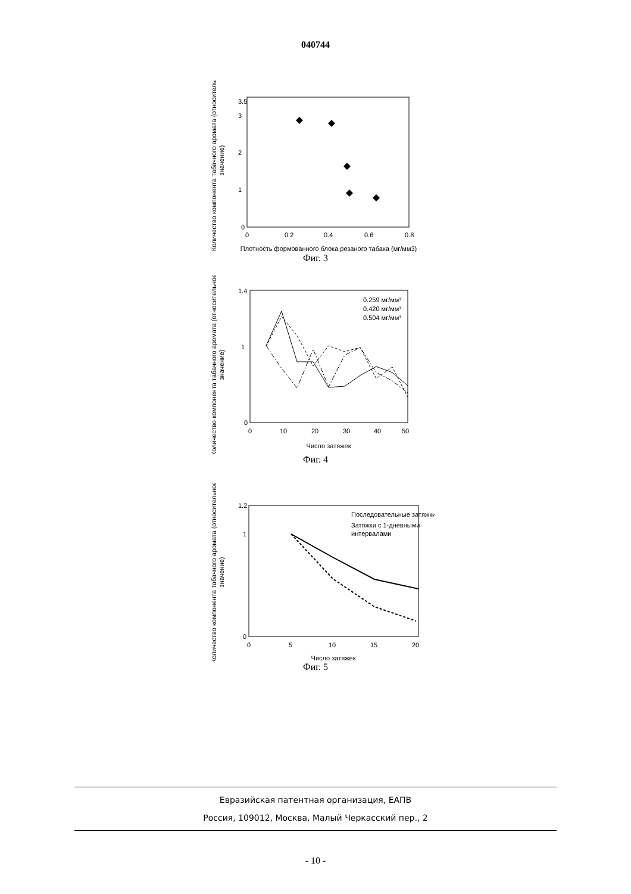040744
Количество компонента табачного аромата (относительное
значение)
3.5
0
1
2
3
0
0.2
0.4
0.6
0.8
Плотность формованного блока резаного табака (мг/мм3)
Фиг. 3
Количество компонента табачного аромата (относительное
значение)
1.4
0
1
0
10
20
30
40
50
0.259 мг/мм³
0.420 мг/мм³
0.504 мг/мм³
Число затяжек
Фиг. 4
Количество компонента табачного аромата (относительное
значение)
1.2
0
1
0
5
10
15
20
Последовательные затяжки
Затяжки с 1-дневными
интервалами
Число затяжек
Фиг. 5
Евразийская патентная организация, ЕАПВ
Россия, 109012, Москва, Малый Черкасский пер., 2
- 10 -